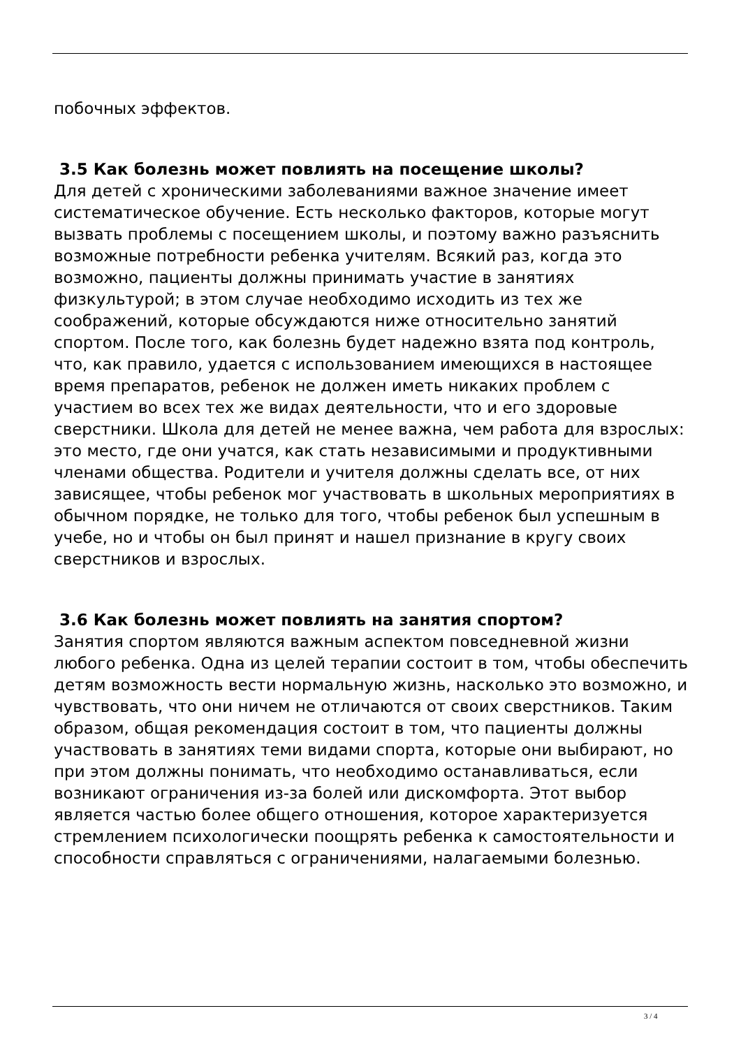побочных эффектов.
3.5 Как болезнь может повлиять на посещение школы?
Для детей с хроническими заболеваниями важное значение имеет систематическое обучение. Есть несколько факторов, которые могут вызвать проблемы с посещением школы, и поэтому важно разъяснить возможные потребности ребенка учителям. Всякий раз, когда это возможно, пациенты должны принимать участие в занятиях физкультурой; в этом случае необходимо исходить из тех же соображений, которые обсуждаются ниже относительно занятий спортом. После того, как болезнь будет надежно взята под контроль, что, как правило, удается с использованием имеющихся в настоящее время препаратов, ребенок не должен иметь никаких проблем с участием во всех тех же видах деятельности, что и его здоровые сверстники. Школа для детей не менее важна, чем работа для взрослых: это место, где они учатся, как стать независимыми и продуктивными членами общества. Родители и учителя должны сделать все, от них зависящее, чтобы ребенок мог участвовать в школьных мероприятиях в обычном порядке, не только для того, чтобы ребенок был успешным в учебе, но и чтобы он был принят и нашел признание в кругу своих сверстников и взрослых.
3.6 Как болезнь может повлиять на занятия спортом?
Занятия спортом являются важным аспектом повседневной жизни любого ребенка. Одна из целей терапии состоит в том, чтобы обеспечить детям возможность вести нормальную жизнь, насколько это возможно, и чувствовать, что они ничем не отличаются от своих сверстников. Таким образом, общая рекомендация состоит в том, что пациенты должны участвовать в занятиях теми видами спорта, которые они выбирают, но при этом должны понимать, что необходимо останавливаться, если возникают ограничения из-за болей или дискомфорта. Этот выбор является частью более общего отношения, которое характеризуется стремлением психологически поощрять ребенка к самостоятельности и способности справляться с ограничениями, налагаемыми болезнью.
3 / 4